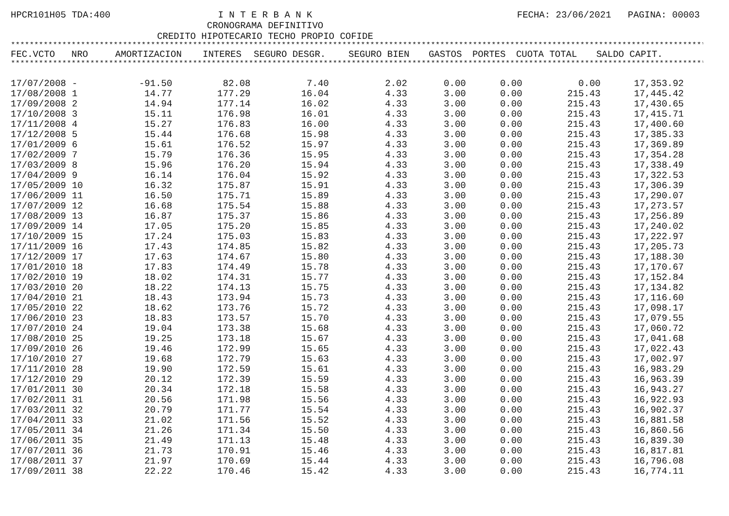HPCR101H05 TDA:400 I N T E R B A N K
CRONOGRAMA DEFINITIVO
CREDITO HIPOTECARIO TECHO PROPIO COFIDE
FECHA: 23/06/2021 PAGINA: 00003
************************************************************************************************************************************************************************
| FEC.VCTO | NRO | AMORTIZACION | INTERES | SEGURO DESGR. | SEGURO BIEN | GASTOS | PORTES | CUOTA TOTAL | SALDO CAPIT. |
| --- | --- | --- | --- | --- | --- | --- | --- | --- | --- |
************************************************************************************************************************************************************************
| 17/07/2008 | - | -91.50 | 82.08 | 7.40 | 2.02 | 0.00 | 0.00 | 0.00 | 17,353.92 |
| 17/08/2008 | 1 | 14.77 | 177.29 | 16.04 | 4.33 | 3.00 | 0.00 | 215.43 | 17,445.42 |
| 17/09/2008 | 2 | 14.94 | 177.14 | 16.02 | 4.33 | 3.00 | 0.00 | 215.43 | 17,430.65 |
| 17/10/2008 | 3 | 15.11 | 176.98 | 16.01 | 4.33 | 3.00 | 0.00 | 215.43 | 17,415.71 |
| 17/11/2008 | 4 | 15.27 | 176.83 | 16.00 | 4.33 | 3.00 | 0.00 | 215.43 | 17,400.60 |
| 17/12/2008 | 5 | 15.44 | 176.68 | 15.98 | 4.33 | 3.00 | 0.00 | 215.43 | 17,385.33 |
| 17/01/2009 | 6 | 15.61 | 176.52 | 15.97 | 4.33 | 3.00 | 0.00 | 215.43 | 17,369.89 |
| 17/02/2009 | 7 | 15.79 | 176.36 | 15.95 | 4.33 | 3.00 | 0.00 | 215.43 | 17,354.28 |
| 17/03/2009 | 8 | 15.96 | 176.20 | 15.94 | 4.33 | 3.00 | 0.00 | 215.43 | 17,338.49 |
| 17/04/2009 | 9 | 16.14 | 176.04 | 15.92 | 4.33 | 3.00 | 0.00 | 215.43 | 17,322.53 |
| 17/05/2009 | 10 | 16.32 | 175.87 | 15.91 | 4.33 | 3.00 | 0.00 | 215.43 | 17,306.39 |
| 17/06/2009 | 11 | 16.50 | 175.71 | 15.89 | 4.33 | 3.00 | 0.00 | 215.43 | 17,290.07 |
| 17/07/2009 | 12 | 16.68 | 175.54 | 15.88 | 4.33 | 3.00 | 0.00 | 215.43 | 17,273.57 |
| 17/08/2009 | 13 | 16.87 | 175.37 | 15.86 | 4.33 | 3.00 | 0.00 | 215.43 | 17,256.89 |
| 17/09/2009 | 14 | 17.05 | 175.20 | 15.85 | 4.33 | 3.00 | 0.00 | 215.43 | 17,240.02 |
| 17/10/2009 | 15 | 17.24 | 175.03 | 15.83 | 4.33 | 3.00 | 0.00 | 215.43 | 17,222.97 |
| 17/11/2009 | 16 | 17.43 | 174.85 | 15.82 | 4.33 | 3.00 | 0.00 | 215.43 | 17,205.73 |
| 17/12/2009 | 17 | 17.63 | 174.67 | 15.80 | 4.33 | 3.00 | 0.00 | 215.43 | 17,188.30 |
| 17/01/2010 | 18 | 17.83 | 174.49 | 15.78 | 4.33 | 3.00 | 0.00 | 215.43 | 17,170.67 |
| 17/02/2010 | 19 | 18.02 | 174.31 | 15.77 | 4.33 | 3.00 | 0.00 | 215.43 | 17,152.84 |
| 17/03/2010 | 20 | 18.22 | 174.13 | 15.75 | 4.33 | 3.00 | 0.00 | 215.43 | 17,134.82 |
| 17/04/2010 | 21 | 18.43 | 173.94 | 15.73 | 4.33 | 3.00 | 0.00 | 215.43 | 17,116.60 |
| 17/05/2010 | 22 | 18.62 | 173.76 | 15.72 | 4.33 | 3.00 | 0.00 | 215.43 | 17,098.17 |
| 17/06/2010 | 23 | 18.83 | 173.57 | 15.70 | 4.33 | 3.00 | 0.00 | 215.43 | 17,079.55 |
| 17/07/2010 | 24 | 19.04 | 173.38 | 15.68 | 4.33 | 3.00 | 0.00 | 215.43 | 17,060.72 |
| 17/08/2010 | 25 | 19.25 | 173.18 | 15.67 | 4.33 | 3.00 | 0.00 | 215.43 | 17,041.68 |
| 17/09/2010 | 26 | 19.46 | 172.99 | 15.65 | 4.33 | 3.00 | 0.00 | 215.43 | 17,022.43 |
| 17/10/2010 | 27 | 19.68 | 172.79 | 15.63 | 4.33 | 3.00 | 0.00 | 215.43 | 17,002.97 |
| 17/11/2010 | 28 | 19.90 | 172.59 | 15.61 | 4.33 | 3.00 | 0.00 | 215.43 | 16,983.29 |
| 17/12/2010 | 29 | 20.12 | 172.39 | 15.59 | 4.33 | 3.00 | 0.00 | 215.43 | 16,963.39 |
| 17/01/2011 | 30 | 20.34 | 172.18 | 15.58 | 4.33 | 3.00 | 0.00 | 215.43 | 16,943.27 |
| 17/02/2011 | 31 | 20.56 | 171.98 | 15.56 | 4.33 | 3.00 | 0.00 | 215.43 | 16,922.93 |
| 17/03/2011 | 32 | 20.79 | 171.77 | 15.54 | 4.33 | 3.00 | 0.00 | 215.43 | 16,902.37 |
| 17/04/2011 | 33 | 21.02 | 171.56 | 15.52 | 4.33 | 3.00 | 0.00 | 215.43 | 16,881.58 |
| 17/05/2011 | 34 | 21.26 | 171.34 | 15.50 | 4.33 | 3.00 | 0.00 | 215.43 | 16,860.56 |
| 17/06/2011 | 35 | 21.49 | 171.13 | 15.48 | 4.33 | 3.00 | 0.00 | 215.43 | 16,839.30 |
| 17/07/2011 | 36 | 21.73 | 170.91 | 15.46 | 4.33 | 3.00 | 0.00 | 215.43 | 16,817.81 |
| 17/08/2011 | 37 | 21.97 | 170.69 | 15.44 | 4.33 | 3.00 | 0.00 | 215.43 | 16,796.08 |
| 17/09/2011 | 38 | 22.22 | 170.46 | 15.42 | 4.33 | 3.00 | 0.00 | 215.43 | 16,774.11 |